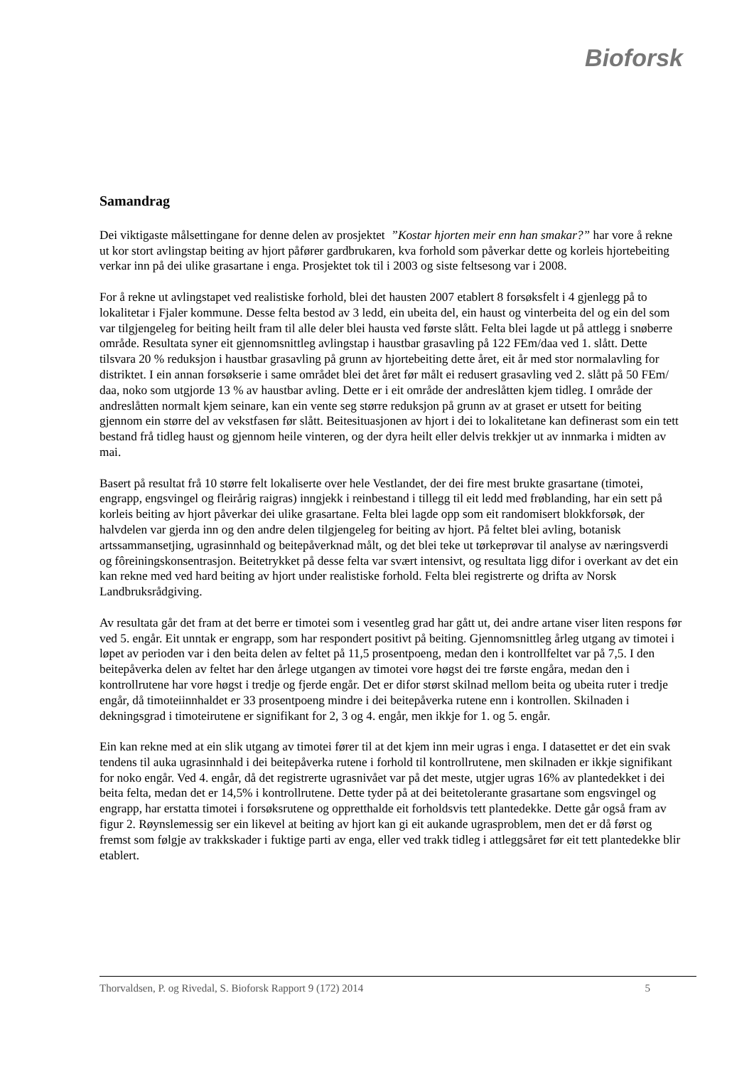Bioforsk
Samandrag
Dei viktigaste målsettingane for denne delen av prosjektet ”Kostar hjorten meir enn han smakar?” har vore å rekne ut kor stort avlingstap beiting av hjort påfører gardbrukaren, kva forhold som påverkar dette og korleis hjortebeiting verkar inn på dei ulike grasartane i enga. Prosjektet tok til i 2003 og siste feltsesong var i 2008.
For å rekne ut avlingstapet ved realistiske forhold, blei det hausten 2007 etablert 8 forsøksfelt i 4 gjenlegg på to lokalitetar i Fjaler kommune. Desse felta bestod av 3 ledd, ein ubeita del, ein haust og vinterbeita del og ein del som var tilgjengeleg for beiting heilt fram til alle deler blei hausta ved første slått. Felta blei lagde ut på attlegg i snøberre område. Resultata syner eit gjennomsnittleg avlingstap i haustbar grasavling på 122 FEm/daa ved 1. slått. Dette tilsvara 20 % reduksjon i haustbar grasavling på grunn av hjortebeiting dette året, eit år med stor normalavling for distriktet. I ein annan forsøkserie i same området blei det året før målt ei redusert grasavling ved 2. slått på 50 FEm/ daa, noko som utgjorde 13 % av haustbar avling. Dette er i eit område der andreslåtten kjem tidleg. I område der andreslåtten normalt kjem seinare, kan ein vente seg større reduksjon på grunn av at graset er utsett for beiting gjennom ein større del av vekstfasen før slått. Beitesituasjonen av hjort i dei to lokalitetane kan definerast som ein tett bestand frå tidleg haust og gjennom heile vinteren, og der dyra heilt eller delvis trekkjer ut av innmarka i midten av mai.
Basert på resultat frå 10 større felt lokaliserte over hele Vestlandet, der dei fire mest brukte grasartane (timotei, engrapp, engsvingel og fleirårig raigras) inngjekk i reinbestand i tillegg til eit ledd med frøblanding, har ein sett på korleis beiting av hjort påverkar dei ulike grasartane. Felta blei lagde opp som eit randomisert blokkforsøk, der halvdelen var gjerda inn og den andre delen tilgjengeleg for beiting av hjort. På feltet blei avling, botanisk artssammansetjing, ugrasinnhald og beitepåverknad målt, og det blei teke ut tørkeprøvar til analyse av næringsverdi og fôreiningskonsentrasjon. Beitetrykket på desse felta var svært intensivt, og resultata ligg difor i overkant av det ein kan rekne med ved hard beiting av hjort under realistiske forhold. Felta blei registrerte og drifta av Norsk Landbruksrådgiving.
Av resultata går det fram at det berre er timotei som i vesentleg grad har gått ut, dei andre artane viser liten respons før ved 5. engår. Eit unntak er engrapp, som har respondert positivt på beiting. Gjennomsnittleg årleg utgang av timotei i løpet av perioden var i den beita delen av feltet på 11,5 prosentpoeng, medan den i kontrollfeltet var på 7,5. I den beitepåverka delen av feltet har den årlege utgangen av timotei vore høgst dei tre første engåra, medan den i kontrollrutene har vore høgst i tredje og fjerde engår. Det er difor størst skilnad mellom beita og ubeita ruter i tredje engår, då timoteiinnhaldet er 33 prosentpoeng mindre i dei beitepåverka rutene enn i kontrollen. Skilnaden i dekningsgrad i timoteirutene er signifikant for 2, 3 og 4. engår, men ikkje for 1. og 5. engår.
Ein kan rekne med at ein slik utgang av timotei fører til at det kjem inn meir ugras i enga. I datasettet er det ein svak tendens til auka ugrasinnhald i dei beitepåverka rutene i forhold til kontrollrutene, men skilnaden er ikkje signifikant for noko engår. Ved 4. engår, då det registrerte ugrasnivået var på det meste, utgjer ugras 16% av plantedekket i dei beita felta, medan det er 14,5% i kontrollrutene. Dette tyder på at dei beitetolerante grasartane som engsvingel og engrapp, har erstatta timotei i forsøksrutene og oppretthalde eit forholdsvis tett plantedekke. Dette går også fram av figur 2. Røynslemessig ser ein likevel at beiting av hjort kan gi eit aukande ugrasproblem, men det er då først og fremst som følgje av trakkskader i fuktige parti av enga, eller ved trakk tidleg i attleggsåret før eit tett plantedekke blir etablert.
Thorvaldsen, P. og Rivedal, S. Bioforsk Rapport 9 (172) 2014 5